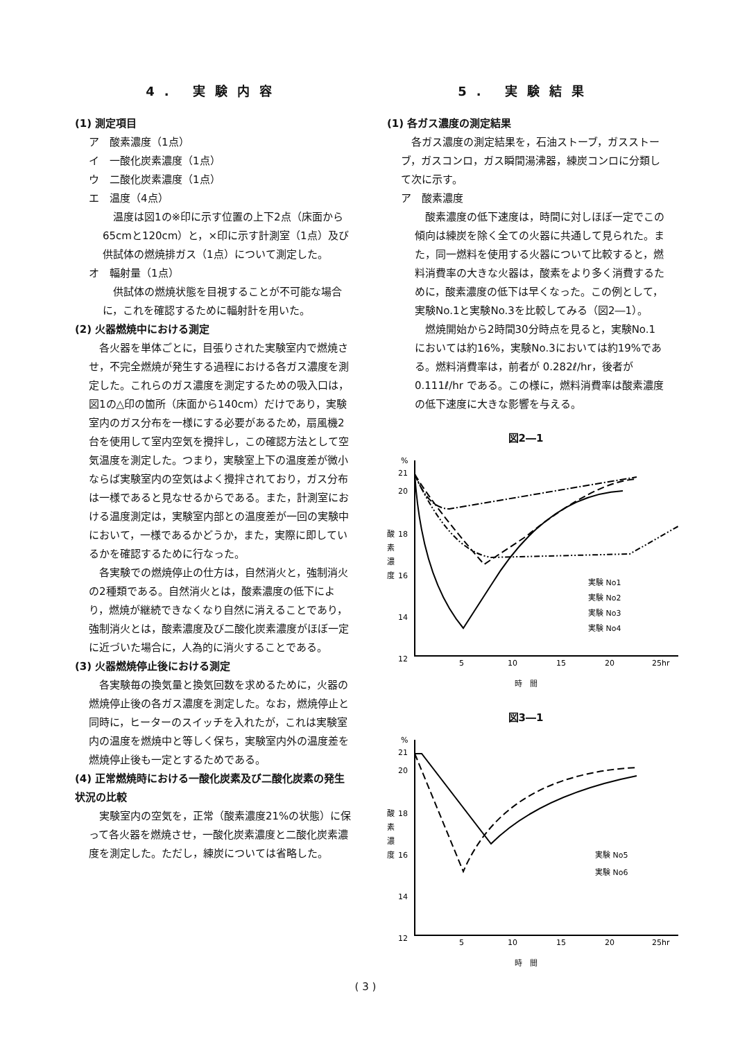4. 実験内容
(1) 測定項目
ア　酸素濃度（1点）
イ　一酸化炭素濃度（1点）
ウ　二酸化炭素濃度（1点）
エ　温度（4点）
温度は図1の※印に示す位置の上下2点（床面から65cmと120cm）と，×印に示す計測室（1点）及び供試体の燃焼排ガス（1点）について測定した。
オ　輻射量（1点）
供試体の燃焼状態を目視することが不可能な場合に，これを確認するために輻射計を用いた。
(2) 火器燃焼中における測定
各火器を単体ごとに，目張りされた実験室内で燃焼させ，不完全燃焼が発生する過程における各ガス濃度を測定した。これらのガス濃度を測定するための吸入口は，図1の△印の箇所（床面から140cm）だけであり，実験室内のガス分布を一様にする必要があるため，扇風機2台を使用して室内空気を攪拌し，この確認方法として空気温度を測定した。つまり，実験室上下の温度差が微小ならば実験室内の空気はよく攪拌されており，ガス分布は一様であると見なせるからである。また，計測室における温度測定は，実験室内部との温度差が一回の実験中において，一様であるかどうか，また，実際に即しているかを確認するために行なった。
各実験での燃焼停止の仕方は，自然消火と，強制消火の2種類である。自然消火とは，酸素濃度の低下により，燃焼が継続できなくなり自然に消えることであり，強制消火とは，酸素濃度及び二酸化炭素濃度がほぼ一定に近づいた場合に，人為的に消火することである。
(3) 火器燃焼停止後における測定
各実験毎の換気量と換気回数を求めるために，火器の燃焼停止後の各ガス濃度を測定した。なお，燃焼停止と同時に，ヒーターのスイッチを入れたが，これは実験室内の温度を燃焼中と等しく保ち，実験室内外の温度差を燃焼停止後も一定とするためである。
(4) 正常燃焼時における一酸化炭素及び二酸化炭素の発生状況の比較
実験室内の空気を，正常（酸素濃度21%の状態）に保って各火器を燃焼させ，一酸化炭素濃度と二酸化炭素濃度を測定した。ただし，練炭については省略した。
5. 実験結果
(1) 各ガス濃度の測定結果
各ガス濃度の測定結果を，石油ストーブ，ガスストーブ，ガスコンロ，ガス瞬間湯沸器，練炭コンロに分類して次に示す。
ア　酸素濃度
酸素濃度の低下速度は，時間に対しほぼ一定でこの傾向は練炭を除く全ての火器に共通して見られた。また，同一燃料を使用する火器について比較すると，燃料消費率の大きな火器は，酸素をより多く消費するために，酸素濃度の低下は早くなった。この例として，実験No.1と実験No.3を比較してみる（図2―1）。
燃焼開始から2時間30分時点を見ると，実験No.1においては約16%，実験No.3においては約19%である。燃料消費率は，前者が 0.282ℓ/hr，後者が 0.111ℓ/hr である。この様に，燃料消費率は酸素濃度の低下速度に大きな影響を与える。
図2―1
%
21
20
18
16
14
12
酸
素
濃
度
実験 No1
実験 No2
実験 No3
実験 No4
5
10
15
20
25hr
時　間
図3―1
%
21
20
18
16
14
12
酸
素
濃
度
実験 No5
実験 No6
5
10
15
20
25hr
時　間
( 3 )